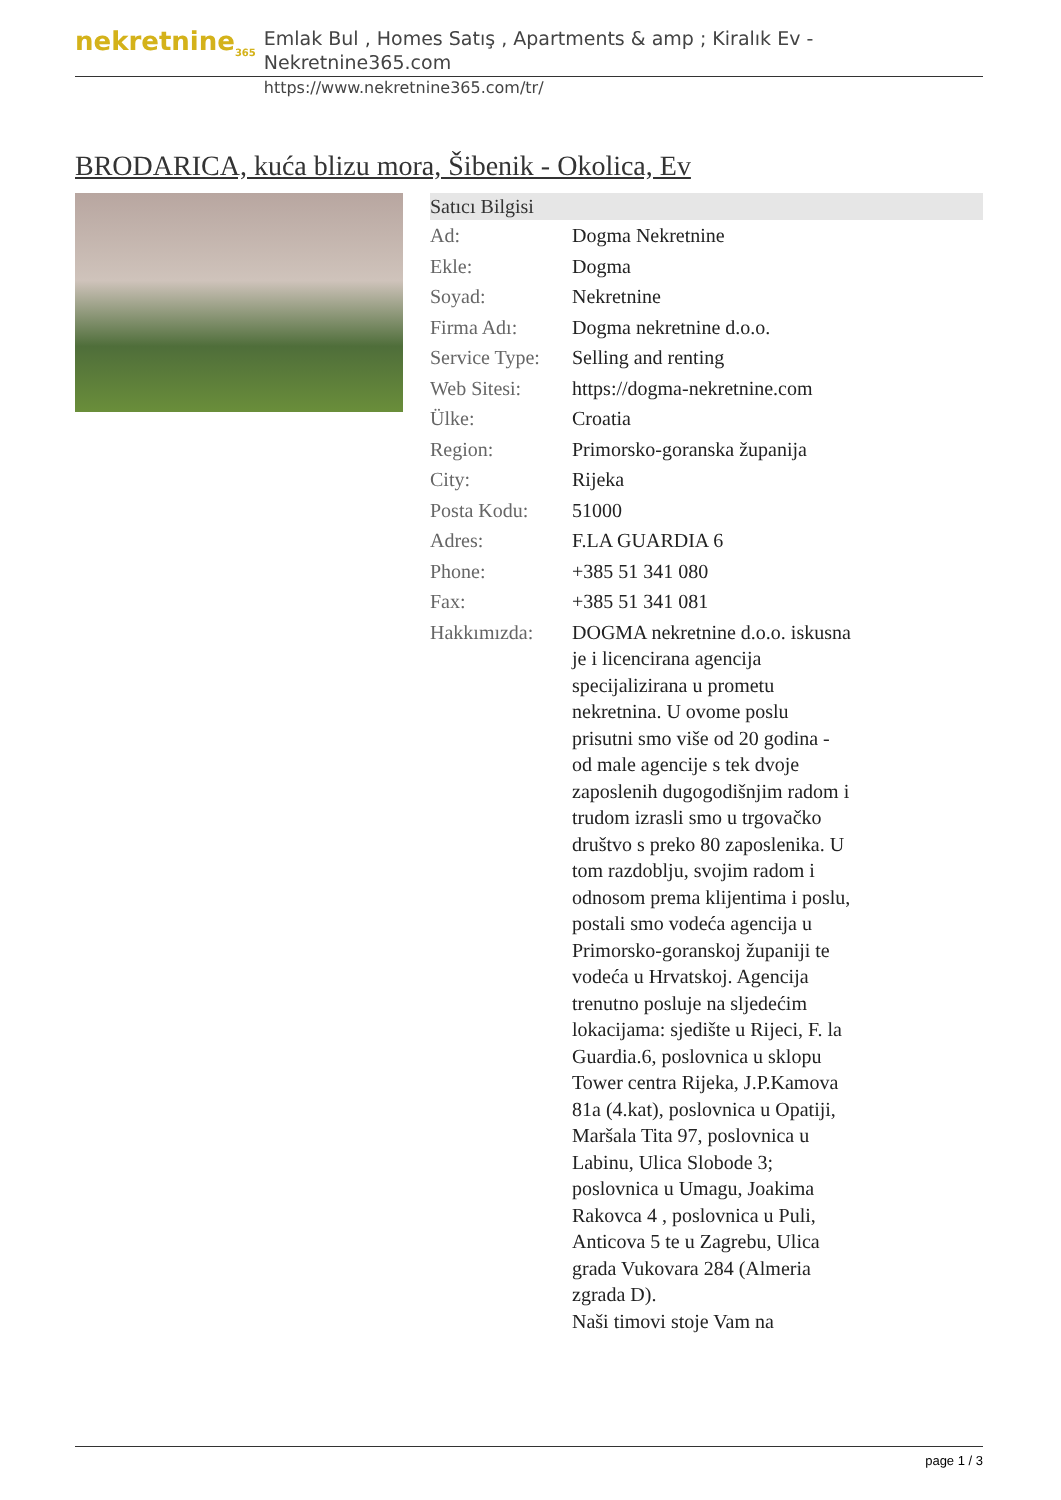nekretnine<sub>365</sub>
Emlak Bul , Homes Satış , Apartments & amp ; Kiralık Ev - Nekretnine365.com
https://www.nekretnine365.com/tr/
BRODARICA, kuća blizu mora, Šibenik - Okolica, Ev
| Satıcı Bilgisi | |
| --- | --- |
| Ad: | Dogma Nekretnine |
| Ekle: | Dogma |
| Soyad: | Nekretnine |
| Firma Adı: | Dogma nekretnine d.o.o. |
| Service Type: | Selling and renting |
| Web Sitesi: | https://dogma-nekretnine.com |
| Ülke: | Croatia |
| Region: | Primorsko-goranska županija |
| City: | Rijeka |
| Posta Kodu: | 51000 |
| Adres: | F.LA GUARDIA 6 |
| Phone: | +385 51 341 080 |
| Fax: | +385 51 341 081 |
| Hakkımızda: | DOGMA nekretnine d.o.o. iskusna je i licencirana agencija specijalizirana u prometu nekretnina. U ovome poslu prisutni smo više od 20 godina - od male agencije s tek dvoje zaposlenih dugogodišnjim radom i trudom izrasli smo u trgovačko društvo s preko 80 zaposlenika. U tom razdoblju, svojim radom i odnosom prema klijentima i poslu, postali smo vodeća agencija u Primorsko-goranskoj županiji te vodeća u Hrvatskoj. Agencija trenutno posluje na sljedećim lokacijama: sjedište u Rijeci, F. la Guardia.6, poslovnica u sklopu Tower centra Rijeka, J.P.Kamova 81a (4.kat), poslovnica u Opatiji, Maršala Tita 97, poslovnica u Labinu, Ulica Slobode 3; poslovnica u Umagu, Joakima Rakovca 4 , poslovnica u Puli, Anticova 5 te u Zagrebu, Ulica grada Vukovara 284 (Almeria zgrada D). Naši timovi stoje Vam na |
page 1 / 3